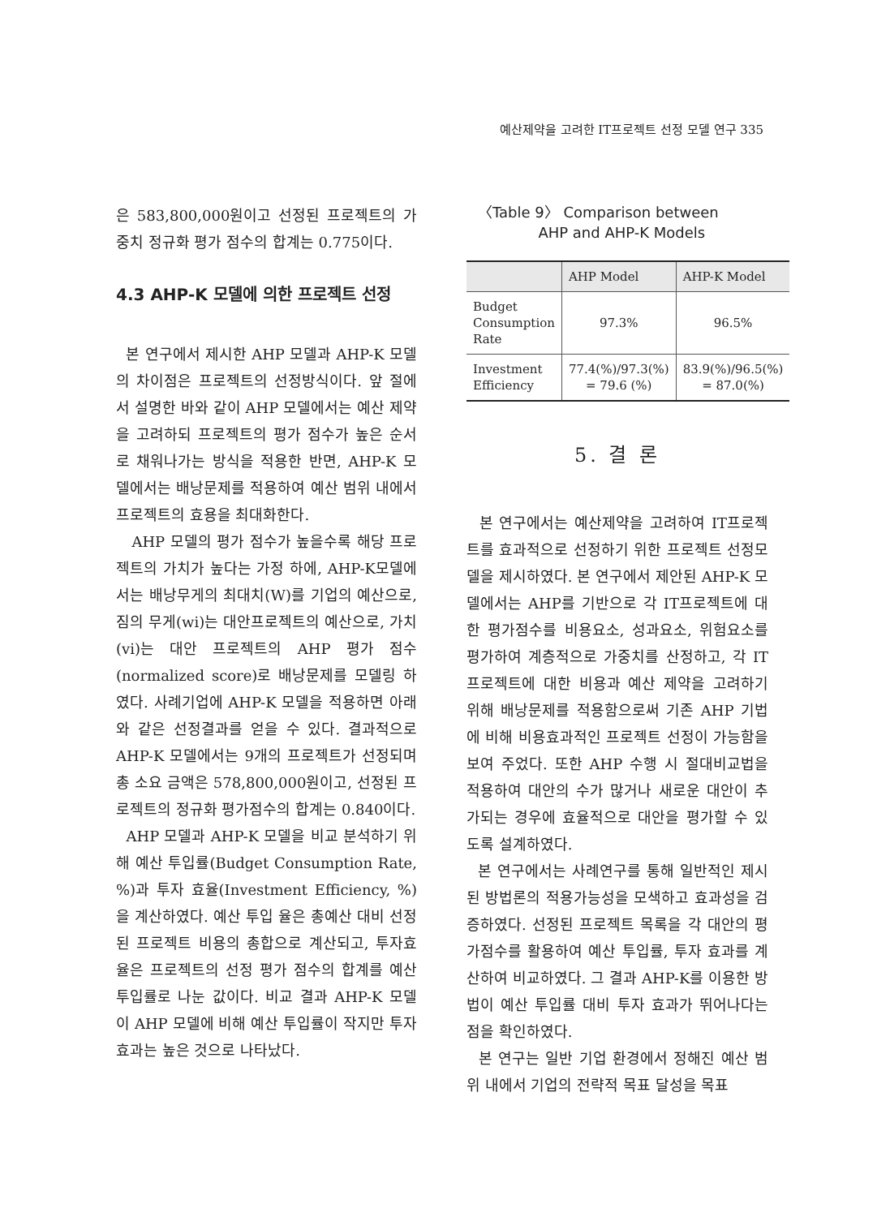예산제약을 고려한 IT프로젝트 선정 모델 연구 335
은 583,800,000원이고 선정된 프로젝트의 가중치 정규화 평가 점수의 합계는 0.775이다.
4.3 AHP-K 모델에 의한 프로젝트 선정
본 연구에서 제시한 AHP 모델과 AHP-K 모델의 차이점은 프로젝트의 선정방식이다. 앞 절에서 설명한 바와 같이 AHP 모델에서는 예산 제약을 고려하되 프로젝트의 평가 점수가 높은 순서로 채워나가는 방식을 적용한 반면, AHP-K 모델에서는 배낭문제를 적용하여 예산 범위 내에서 프로젝트의 효용을 최대화한다.
AHP 모델의 평가 점수가 높을수록 해당 프로젝트의 가치가 높다는 가정 하에, AHP-K모델에서는 배낭무게의 최대치(W)를 기업의 예산으로, 짐의 무게(wi)는 대안프로젝트의 예산으로, 가치(vi)는 대안 프로젝트의 AHP 평가 점수(normalized score)로 배낭문제를 모델링 하였다. 사례기업에 AHP-K 모델을 적용하면 아래와 같은 선정결과를 얻을 수 있다. 결과적으로 AHP-K 모델에서는 9개의 프로젝트가 선정되며 총 소요 금액은 578,800,000원이고, 선정된 프로젝트의 정규화 평가점수의 합계는 0.840이다.
AHP 모델과 AHP-K 모델을 비교 분석하기 위해 예산 투입률(Budget Consumption Rate, %)과 투자 효율(Investment Efficiency, %)을 계산하였다. 예산 투입 율은 총예산 대비 선정된 프로젝트 비용의 총합으로 계산되고, 투자효율은 프로젝트의 선정 평가 점수의 합계를 예산 투입률로 나눈 값이다. 비교 결과 AHP-K 모델이 AHP 모델에 비해 예산 투입률이 작지만 투자효과는 높은 것으로 나타났다.
〈Table 9〉 Comparison between
AHP and AHP-K Models
| | AHP Model | AHP-K Model |
| --- | --- | --- |
| Budget Consumption Rate | 97.3% | 96.5% |
| Investment Efficiency | 77.4(%)/97.3(%) = 79.6 (%) | 83.9(%)/96.5(%) = 87.0(%) |
5. 결 론
본 연구에서는 예산제약을 고려하여 IT프로젝트를 효과적으로 선정하기 위한 프로젝트 선정모델을 제시하였다. 본 연구에서 제안된 AHP-K 모델에서는 AHP를 기반으로 각 IT프로젝트에 대한 평가점수를 비용요소, 성과요소, 위험요소를 평가하여 계층적으로 가중치를 산정하고, 각 IT프로젝트에 대한 비용과 예산 제약을 고려하기 위해 배낭문제를 적용함으로써 기존 AHP 기법에 비해 비용효과적인 프로젝트 선정이 가능함을 보여 주었다. 또한 AHP 수행 시 절대비교법을 적용하여 대안의 수가 많거나 새로운 대안이 추가되는 경우에 효율적으로 대안을 평가할 수 있도록 설계하였다.
본 연구에서는 사례연구를 통해 일반적인 제시된 방법론의 적용가능성을 모색하고 효과성을 검증하였다. 선정된 프로젝트 목록을 각 대안의 평가점수를 활용하여 예산 투입률, 투자 효과를 계산하여 비교하였다. 그 결과 AHP-K를 이용한 방법이 예산 투입률 대비 투자 효과가 뛰어나다는 점을 확인하였다.
본 연구는 일반 기업 환경에서 정해진 예산 범위 내에서 기업의 전략적 목표 달성을 목표